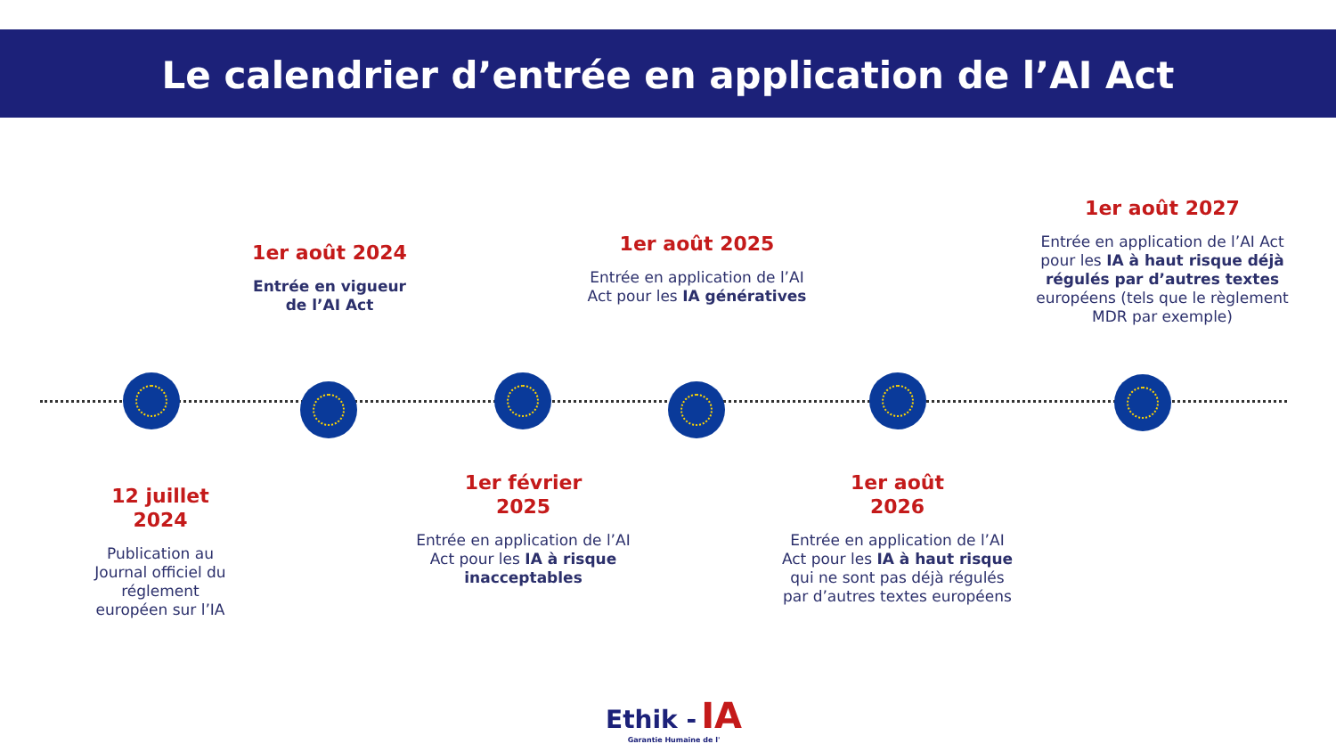Le calendrier d’entrée en application de l’AI Act
12 juillet
2024
Publication au Journal officiel du réglement européen sur l’IA
1er août 2024
Entrée en vigueur de l’AI Act
1er février
2025
Entrée en application de l’AI Act pour les IA à risque inacceptables
1er août 2025
Entrée en application de l’AI Act pour les IA génératives
1er août
2026
Entrée en application de l’AI Act pour les IA à haut risque qui ne sont pas déjà régulés par d’autres textes européens
1er août 2027
Entrée en application de l’AI Act pour les IA à haut risque déjà régulés par d’autres textes européens (tels que le règlement MDR par exemple)
Ethik - IA
Garantie Humaine de l'